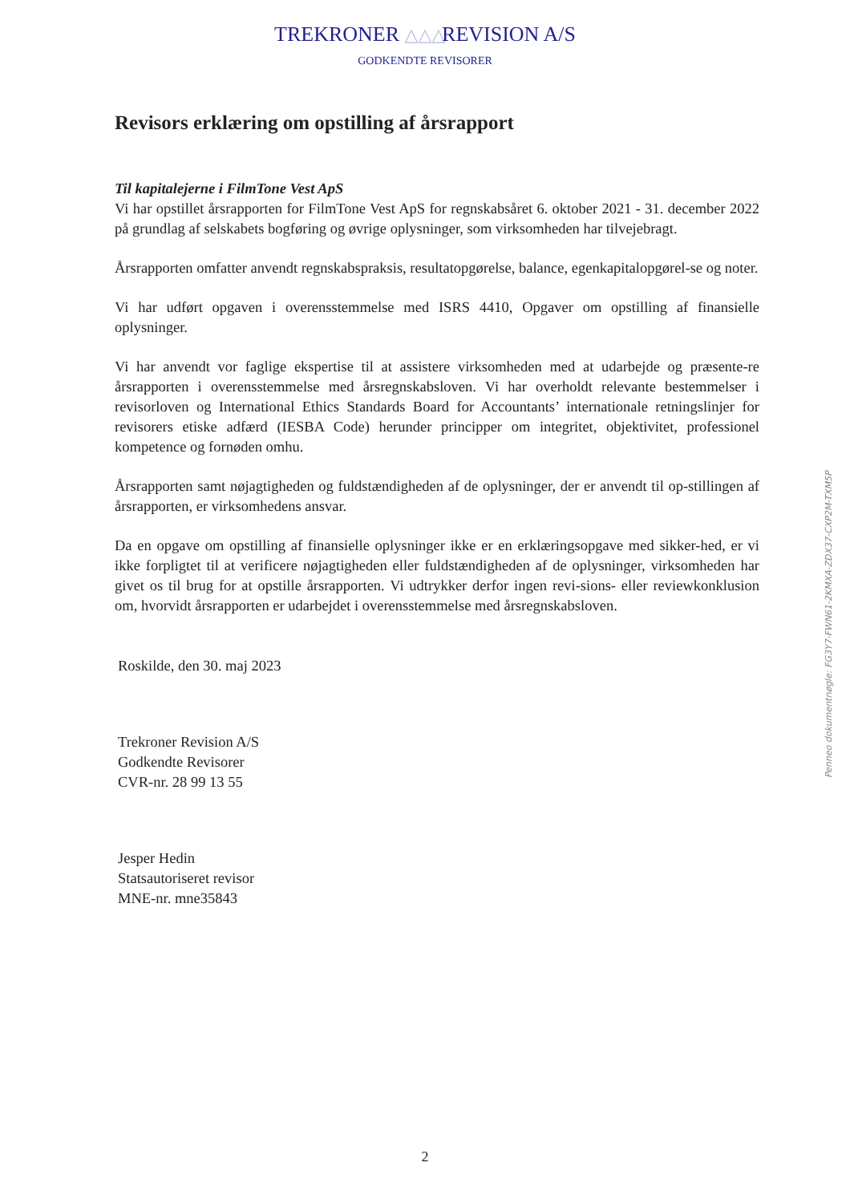TREKRONER △△△ REVISION A/S
GODKENDTE REVISORER
Revisors erklæring om opstilling af årsrapport
Til kapitalejerne i FilmTone Vest ApS
Vi har opstillet årsrapporten for FilmTone Vest ApS for regnskabsåret 6. oktober 2021 - 31. december 2022 på grundlag af selskabets bogføring og øvrige oplysninger, som virksomheden har tilvejebragt.
Årsrapporten omfatter anvendt regnskabspraksis, resultatopgørelse, balance, egenkapitalopgørel-se og noter.
Vi har udført opgaven i overensstemmelse med ISRS 4410, Opgaver om opstilling af finansielle oplysninger.
Vi har anvendt vor faglige ekspertise til at assistere virksomheden med at udarbejde og præsente-re årsrapporten i overensstemmelse med årsregnskabsloven. Vi har overholdt relevante bestemmelser i revisorloven og International Ethics Standards Board for Accountants’ internationale retningslinjer for revisorers etiske adfærd (IESBA Code) herunder principper om integritet, objektivitet, professionel kompetence og fornøden omhu.
Årsrapporten samt nøjagtigheden og fuldstændigheden af de oplysninger, der er anvendt til op-stillingen af årsrapporten, er virksomhedens ansvar.
Da en opgave om opstilling af finansielle oplysninger ikke er en erklæringsopgave med sikker-hed, er vi ikke forpligtet til at verificere nøjagtigheden eller fuldstændigheden af de oplysninger, virksomheden har givet os til brug for at opstille årsrapporten. Vi udtrykker derfor ingen revi-sions- eller reviewkonklusion om, hvorvidt årsrapporten er udarbejdet i overensstemmelse med årsregnskabsloven.
Roskilde, den 30. maj 2023
Trekroner Revision A/S
Godkendte Revisorer
CVR-nr. 28 99 13 55
Jesper Hedin
Statsautoriseret revisor
MNE-nr. mne35843
Penneo dokumentnøgle: FG3Y7-FWN61-2KMXA-ZDX37-CXP2M-TXM5P
2